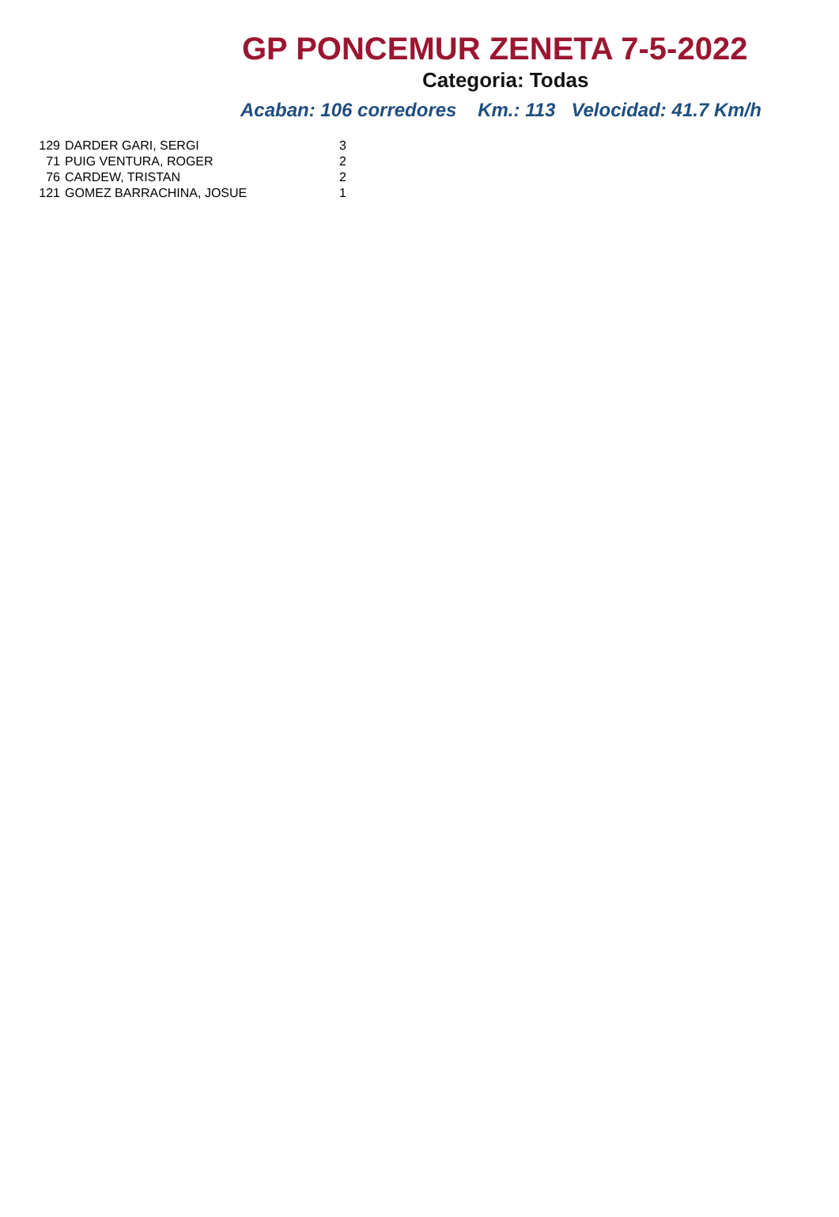GP PONCEMUR ZENETA 7-5-2022
Categoria: Todas
Acaban: 106 corredores Km.: 113 Velocidad: 41.7 Km/h
| 129 | DARDER GARI, SERGI | 3 |
| 71 | PUIG VENTURA, ROGER | 2 |
| 76 | CARDEW, TRISTAN | 2 |
| 121 | GOMEZ BARRACHINA, JOSUE | 1 |